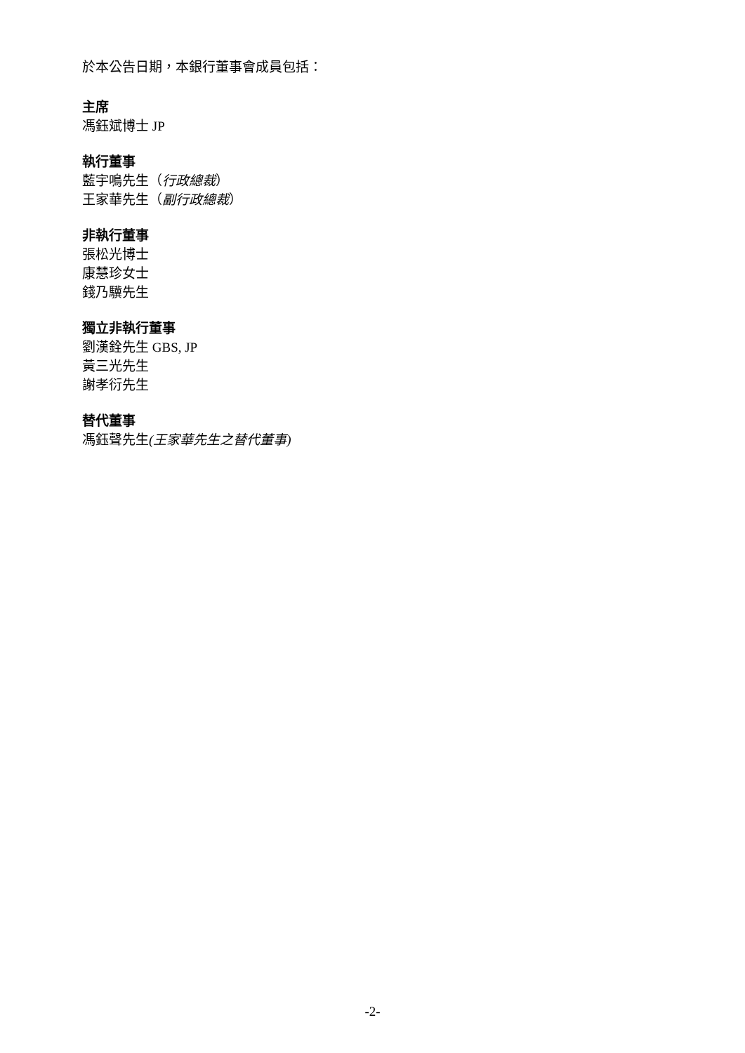於本公告日期，本銀行董事會成員包括：
主席
馮鈺斌博士 JP
執行董事
藍宇鳴先生（行政總裁）
王家華先生（副行政總裁）
非執行董事
張松光博士
康慧珍女士
錢乃驥先生
獨立非執行董事
劉漢銓先生 GBS, JP
黃三光先生
謝孝衍先生
替代董事
馮鈺聲先生(王家華先生之替代董事)
-2-